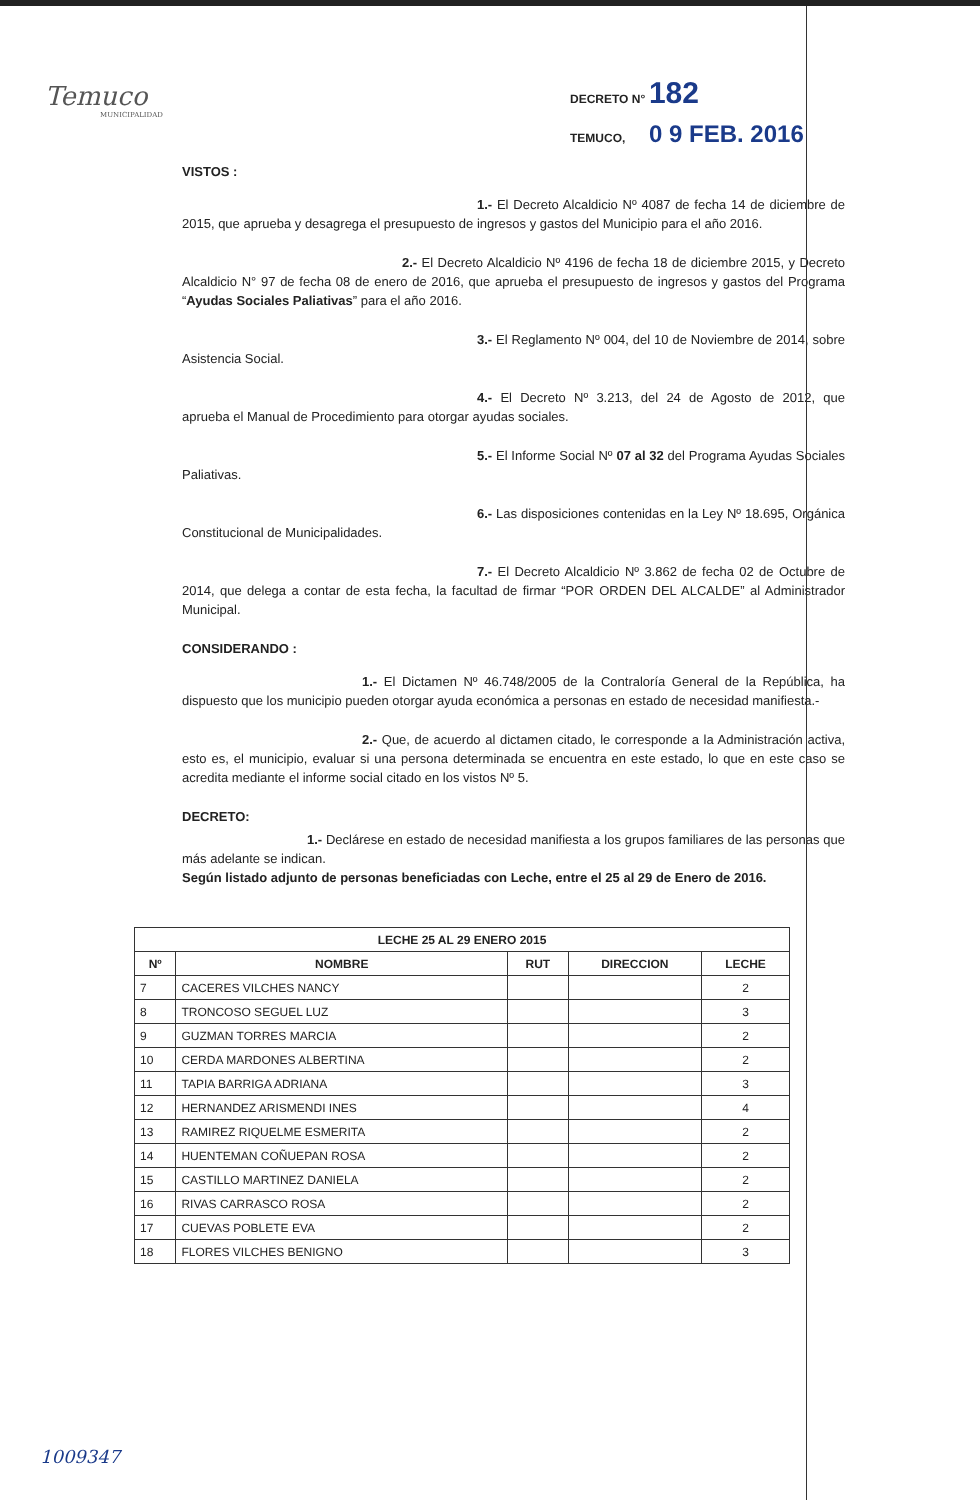Temuco
MUNICIPALIDAD
DECRETO N° 182
TEMUCO, 0 9 FEB. 2016
VISTOS :
1.- El Decreto Alcaldicio Nº 4087 de fecha 14 de diciembre de 2015, que aprueba y desagrega el presupuesto de ingresos y gastos del Municipio para el año 2016.
2.- El Decreto Alcaldicio Nº 4196 de fecha 18 de diciembre 2015, y Decreto Alcaldicio N° 97 de fecha 08 de enero de 2016, que aprueba el presupuesto de ingresos y gastos del Programa “Ayudas Sociales Paliativas” para el año 2016.
3.- El Reglamento Nº 004, del 10 de Noviembre de 2014, sobre Asistencia Social.
4.- El Decreto Nº 3.213, del 24 de Agosto de 2012, que aprueba el Manual de Procedimiento para otorgar ayudas sociales.
5.- El Informe Social Nº 07 al 32 del Programa Ayudas Sociales Paliativas.
6.- Las disposiciones contenidas en la Ley Nº 18.695, Orgánica Constitucional de Municipalidades.
7.- El Decreto Alcaldicio Nº 3.862 de fecha 02 de Octubre de 2014, que delega a contar de esta fecha, la facultad de firmar “POR ORDEN DEL ALCALDE” al Administrador Municipal.
CONSIDERANDO :
1.- El Dictamen Nº 46.748/2005 de la Contraloría General de la República, ha dispuesto que los municipio pueden otorgar ayuda económica a personas en estado de necesidad manifiesta.-
2.- Que, de acuerdo al dictamen citado, le corresponde a la Administración activa, esto es, el municipio, evaluar si una persona determinada se encuentra en este estado, lo que en este caso se acredita mediante el informe social citado en los vistos Nº 5.
DECRETO:
1.- Declárese en estado de necesidad manifiesta a los grupos familiares de las personas que más adelante se indican.
Según listado adjunto de personas beneficiadas con Leche, entre el 25 al 29 de Enero de 2016.
| LECHE 25 AL 29 ENERO 2015 | | | | |
| --- | --- | --- | --- | --- |
| Nº | NOMBRE | RUT | DIRECCION | LECHE |
| 7 | CACERES VILCHES NANCY | | | 2 |
| 8 | TRONCOSO SEGUEL LUZ | | | 3 |
| 9 | GUZMAN TORRES MARCIA | | | 2 |
| 10 | CERDA MARDONES ALBERTINA | | | 2 |
| 11 | TAPIA BARRIGA ADRIANA | | | 3 |
| 12 | HERNANDEZ ARISMENDI INES | | | 4 |
| 13 | RAMIREZ RIQUELME ESMERITA | | | 2 |
| 14 | HUENTEMAN COÑUEPAN ROSA | | | 2 |
| 15 | CASTILLO MARTINEZ DANIELA | | | 2 |
| 16 | RIVAS CARRASCO ROSA | | | 2 |
| 17 | CUEVAS POBLETE EVA | | | 2 |
| 18 | FLORES VILCHES BENIGNO | | | 3 |
1009347